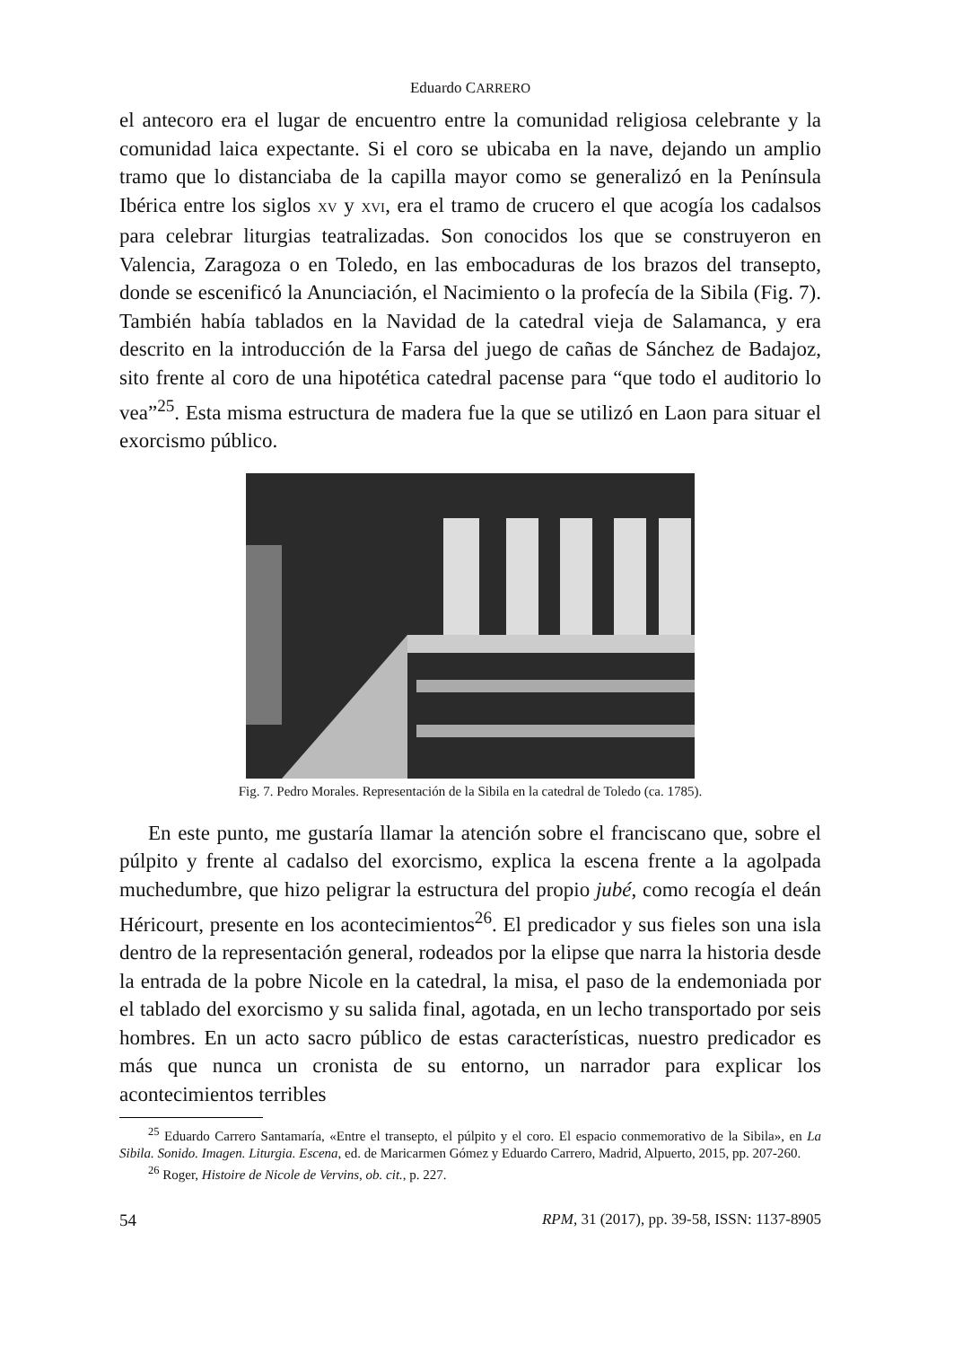Eduardo CARRERO
el antecoro era el lugar de encuentro entre la comunidad religiosa celebrante y la comunidad laica expectante. Si el coro se ubicaba en la nave, dejando un amplio tramo que lo distanciaba de la capilla mayor como se generalizó en la Península Ibérica entre los siglos XV y XVI, era el tramo de crucero el que acogía los cadalsos para celebrar liturgias teatralizadas. Son conocidos los que se construyeron en Valencia, Zaragoza o en Toledo, en las embocaduras de los brazos del transepto, donde se escenificó la Anunciación, el Nacimiento o la profecía de la Sibila (Fig. 7). También había tablados en la Navidad de la catedral vieja de Salamanca, y era descrito en la introducción de la Farsa del juego de cañas de Sánchez de Badajoz, sito frente al coro de una hipotética catedral pacense para “que todo el auditorio lo vea”<sup>25</sup>. Esta misma estructura de madera fue la que se utilizó en Laon para situar el exorcismo público.
Fig. 7. Pedro Morales. Representación de la Sibila en la catedral de Toledo (ca. 1785).
En este punto, me gustaría llamar la atención sobre el franciscano que, sobre el púlpito y frente al cadalso del exorcismo, explica la escena frente a la agolpada muchedumbre, que hizo peligrar la estructura del propio jubé, como recogía el deán Héricourt, presente en los acontecimientos<sup>26</sup>. El predicador y sus fieles son una isla dentro de la representación general, rodeados por la elipse que narra la historia desde la entrada de la pobre Nicole en la catedral, la misa, el paso de la endemoniada por el tablado del exorcismo y su salida final, agotada, en un lecho transportado por seis hombres. En un acto sacro público de estas características, nuestro predicador es más que nunca un cronista de su entorno, un narrador para explicar los acontecimientos terribles
<sup>25</sup> Eduardo Carrero Santamaría, «Entre el transepto, el púlpito y el coro. El espacio conmemorativo de la Sibila», en La Sibila. Sonido. Imagen. Liturgia. Escena, ed. de Maricarmen Gómez y Eduardo Carrero, Madrid, Alpuerto, 2015, pp. 207-260.
<sup>26</sup> Roger, Histoire de Nicole de Vervins, ob. cit., p. 227.
54 RPM, 31 (2017), pp. 39-58, ISSN: 1137-8905